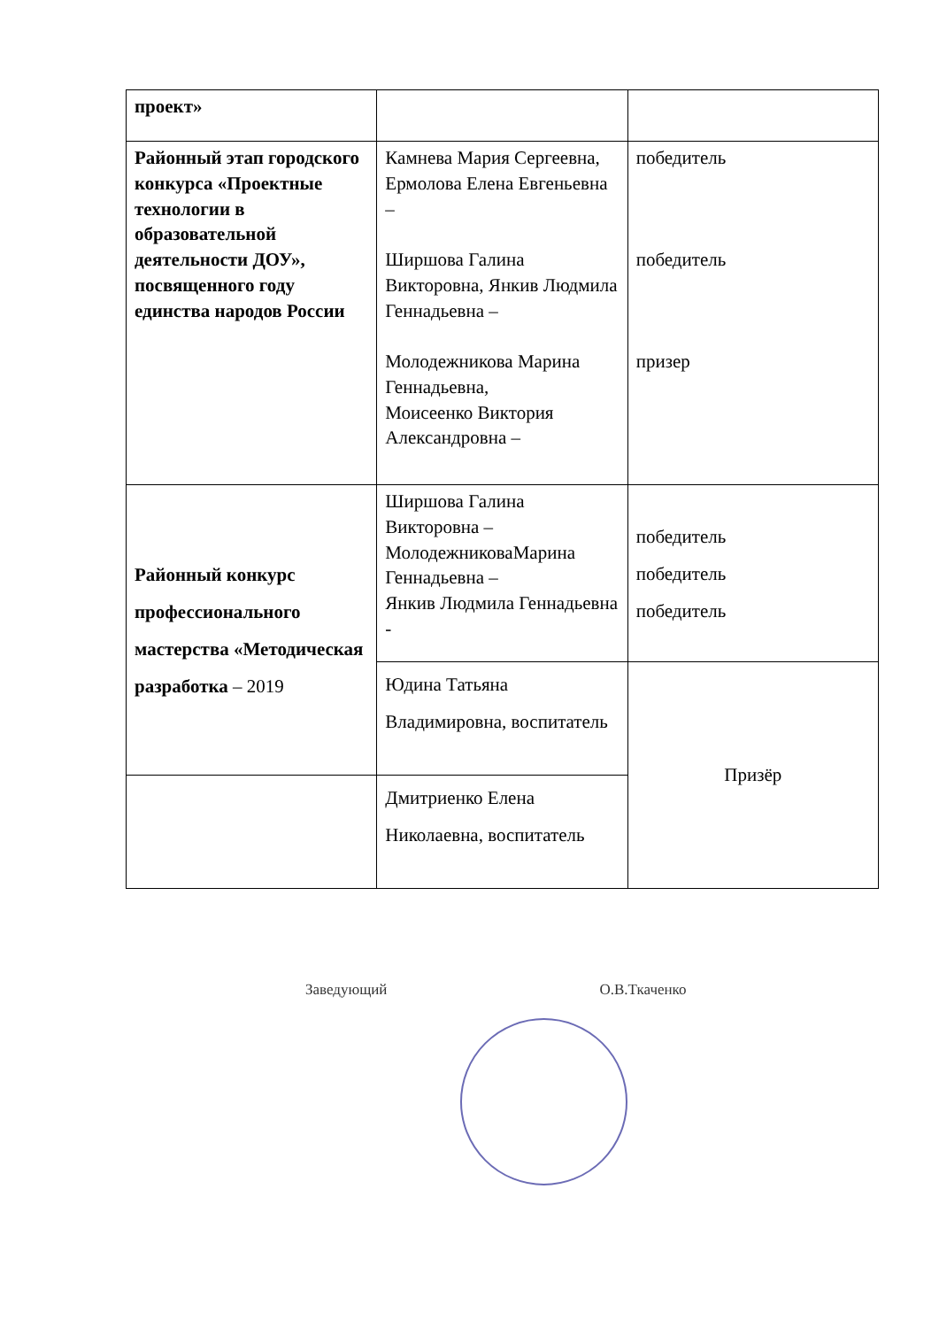| проект» | | |
| Районный этап городского конкурса «Проектные технологии в образовательной деятельности ДОУ», посвященного году единства народов России | Камнева Мария Сергеевна, Ермолова Елена Евгеньевна – Ширшова Галина Викторовна, Янкив Людмила Геннадьевна – Молодежникова Марина Геннадьевна, Моисеенко Виктория Александровна – | победитель победитель призер |
| Районный конкурс профессионального мастерства «Методическая разработка – 2019 | Ширшова Галина Викторовна – МолодежниковаМарина Геннадьевна – Янкив Людмила Геннадьевна - | победитель победитель победитель |
| | Юдина Татьяна Владимировна, воспитатель | Призёр |
| | Дмитриенко Елена Николаевна, воспитатель | |
Заведующий О.В.Ткаченко